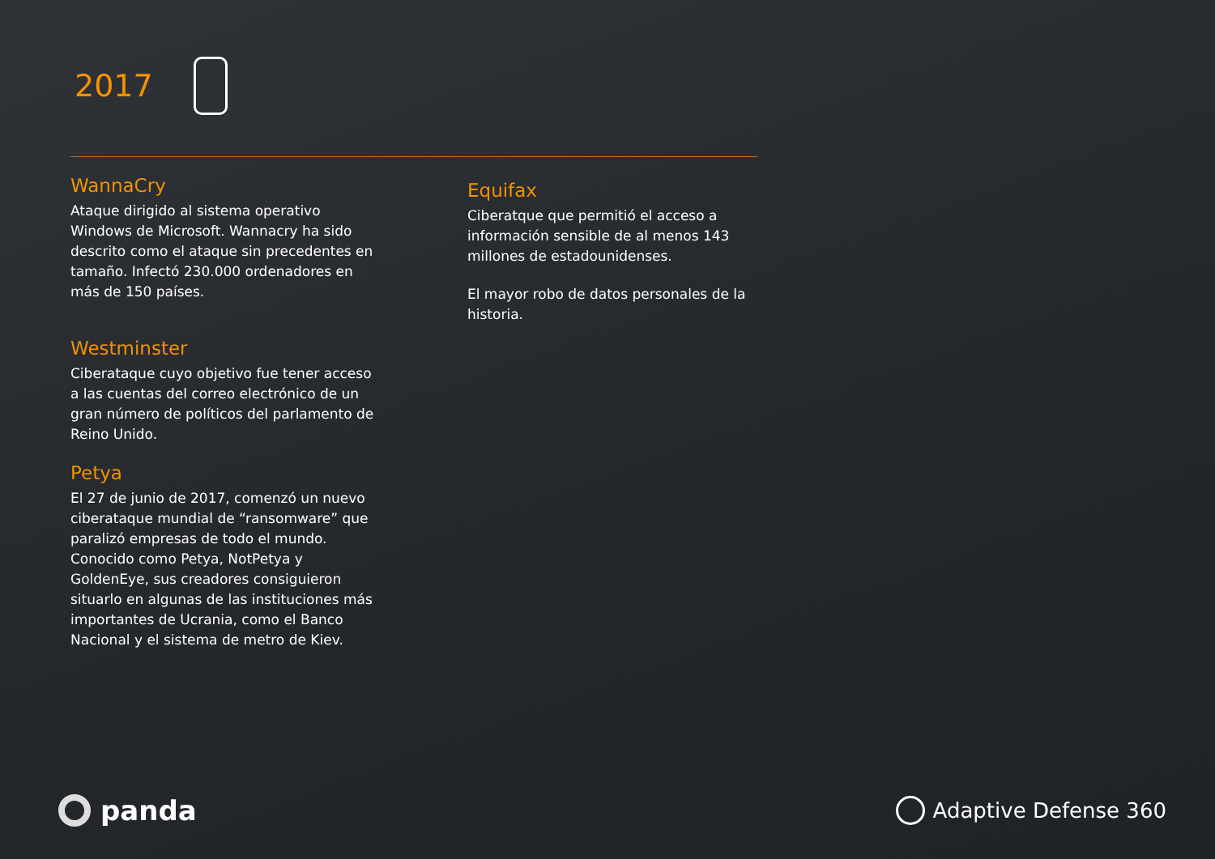2017
WannaCry
Ataque dirigido al sistema operativo Windows de Microsoft. Wannacry ha sido descrito como el ataque sin precedentes en tamaño. Infectó 230.000 ordenadores en más de 150 países.
Westminster
Ciberataque cuyo objetivo fue tener acceso a las cuentas del correo electrónico de un gran número de políticos del parlamento de Reino Unido.
Petya
El 27 de junio de 2017, comenzó un nuevo ciberataque mundial de “ransomware” que paralizó empresas de todo el mundo. Conocido como Petya, NotPetya y GoldenEye, sus creadores consiguieron situarlo en algunas de las instituciones más importantes de Ucrania, como el Banco Nacional y el sistema de metro de Kiev.
Equifax
Ciberatque que permitió el acceso a información sensible de al menos 143 millones de estadounidenses.
El mayor robo de datos personales de la historia.
panda
Adaptive Defense 360